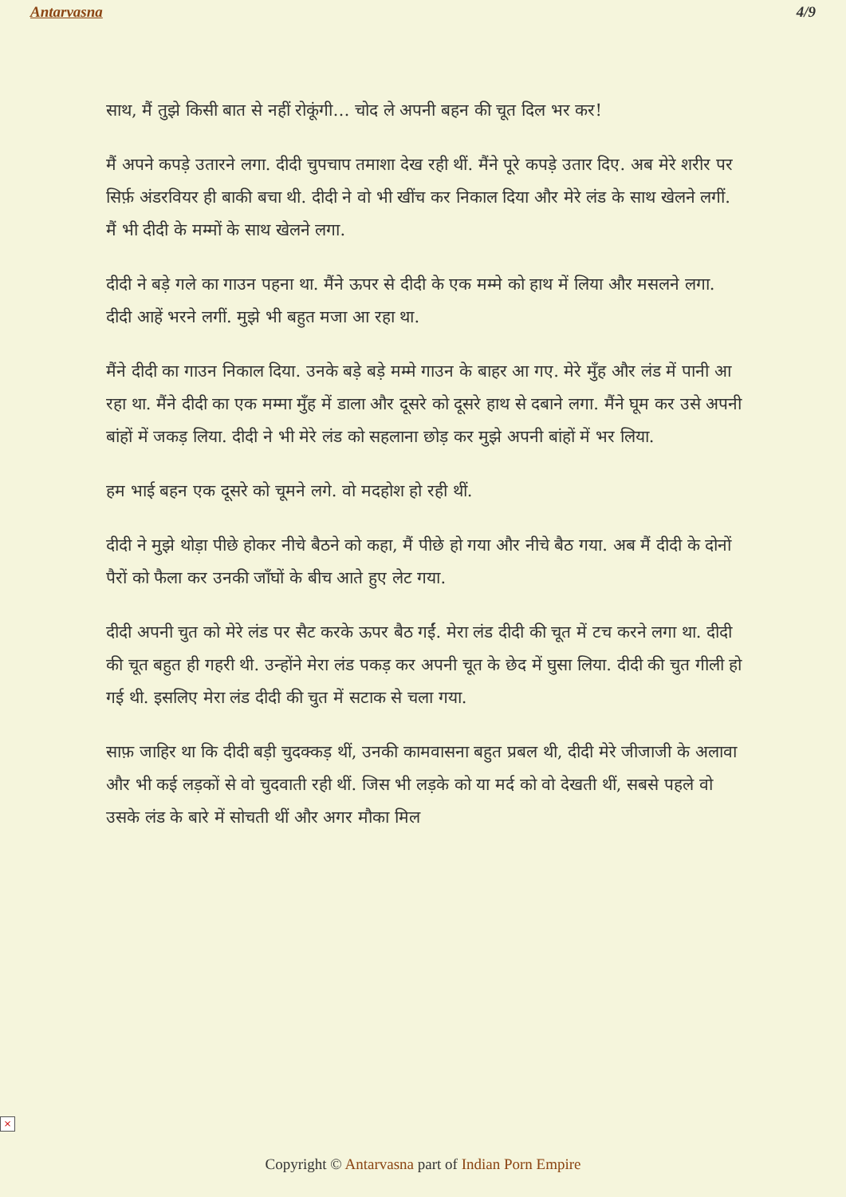Antarvasna 4/9
साथ, मैं तुझे किसी बात से नहीं रोकूंगी… चोद ले अपनी बहन की चूत दिल भर कर!
मैं अपने कपड़े उतारने लगा. दीदी चुपचाप तमाशा देख रही थीं. मैंने पूरे कपड़े उतार दिए. अब मेरे शरीर पर सिर्फ़ अंडरवियर ही बाकी बचा थी. दीदी ने वो भी खींच कर निकाल दिया और मेरे लंड के साथ खेलने लगीं. मैं भी दीदी के मम्मों के साथ खेलने लगा.
दीदी ने बड़े गले का गाउन पहना था. मैंने ऊपर से दीदी के एक मम्मे को हाथ में लिया और मसलने लगा. दीदी आहें भरने लगीं. मुझे भी बहुत मजा आ रहा था.
मैंने दीदी का गाउन निकाल दिया. उनके बड़े बड़े मम्मे गाउन के बाहर आ गए. मेरे मुँह और लंड में पानी आ रहा था. मैंने दीदी का एक मम्मा मुँह में डाला और दूसरे को दूसरे हाथ से दबाने लगा. मैंने घूम कर उसे अपनी बांहों में जकड़ लिया. दीदी ने भी मेरे लंड को सहलाना छोड़ कर मुझे अपनी बांहों में भर लिया.
हम भाई बहन एक दूसरे को चूमने लगे. वो मदहोश हो रही थीं.
दीदी ने मुझे थोड़ा पीछे होकर नीचे बैठने को कहा, मैं पीछे हो गया और नीचे बैठ गया. अब मैं दीदी के दोनों पैरों को फैला कर उनकी जाँघों के बीच आते हुए लेट गया.
दीदी अपनी चुत को मेरे लंड पर सैट करके ऊपर बैठ गईं. मेरा लंड दीदी की चूत में टच करने लगा था. दीदी की चूत बहुत ही गहरी थी. उन्होंने मेरा लंड पकड़ कर अपनी चूत के छेद में घुसा लिया. दीदी की चुत गीली हो गई थी. इसलिए मेरा लंड दीदी की चुत में सटाक से चला गया.
साफ़ जाहिर था कि दीदी बड़ी चुदक्कड़ थीं, उनकी कामवासना बहुत प्रबल थी, दीदी मेरे जीजाजी के अलावा और भी कई लड़कों से वो चुदवाती रही थीं. जिस भी लड़के को या मर्द को वो देखती थीं, सबसे पहले वो उसके लंड के बारे में सोचती थीं और अगर मौका मिल
×
Copyright © Antarvasna part of Indian Porn Empire